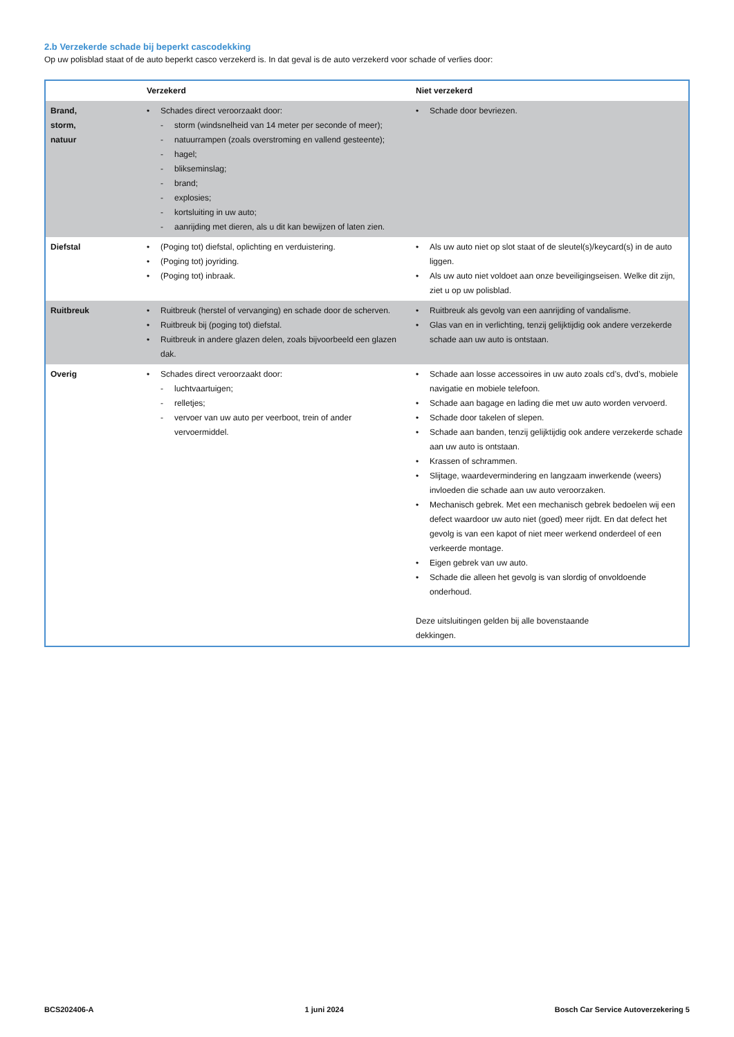2.b Verzekerde schade bij beperkt cascodekking
Op uw polisblad staat of de auto beperkt casco verzekerd is. In dat geval is de auto verzekerd voor schade of verlies door:
| | Verzekerd | Niet verzekerd |
| --- | --- | --- |
| Brand, storm, natuur | • Schades direct veroorzaakt door: - storm (windsnelheid van 14 meter per seconde of meer); - natuurrampen (zoals overstroming en vallend gesteente); - hagel; - blikseminslag; - brand; - explosies; - kortsluiting in uw auto; - aanrijding met dieren, als u dit kan bewijzen of laten zien. | • Schade door bevriezen. |
| Diefstal | • (Poging tot) diefstal, oplichting en verduistering. • (Poging tot) joyriding. • (Poging tot) inbraak. | • Als uw auto niet op slot staat of de sleutel(s)/keycard(s) in de auto liggen. • Als uw auto niet voldoet aan onze beveiligingseisen. Welke dit zijn, ziet u op uw polisblad. |
| Ruitbreuk | • Ruitbreuk (herstel of vervanging) en schade door de scherven. • Ruitbreuk bij (poging tot) diefstal. • Ruitbreuk in andere glazen delen, zoals bijvoorbeeld een glazen dak. | • Ruitbreuk als gevolg van een aanrijding of vandalisme. • Glas van en in verlichting, tenzij gelijktijdig ook andere verzekerde schade aan uw auto is ontstaan. |
| Overig | • Schades direct veroorzaakt door: - luchtvaartuigen; - relletjes; - vervoer van uw auto per veerboot, trein of ander vervoermiddel. | • Schade aan losse accessoires in uw auto zoals cd’s, dvd’s, mobiele navigatie en mobiele telefoon. • Schade aan bagage en lading die met uw auto worden vervoerd. • Schade door takelen of slepen. • Schade aan banden, tenzij gelijktijdig ook andere verzekerde schade aan uw auto is ontstaan. • Krassen of schrammen. • Slijtage, waardevermindering en langzaam inwerkende (weers) invloeden die schade aan uw auto veroorzaken. • Mechanisch gebrek. Met een mechanisch gebrek bedoelen wij een defect waardoor uw auto niet (goed) meer rijdt. En dat defect het gevolg is van een kapot of niet meer werkend onderdeel of een verkeerde montage. • Eigen gebrek van uw auto. • Schade die alleen het gevolg is van slordig of onvoldoende onderhoud. Deze uitsluitingen gelden bij alle bovenstaande dekkingen. |
BCS202406-A 1 juni 2024 Bosch Car Service Autoverzekering 5